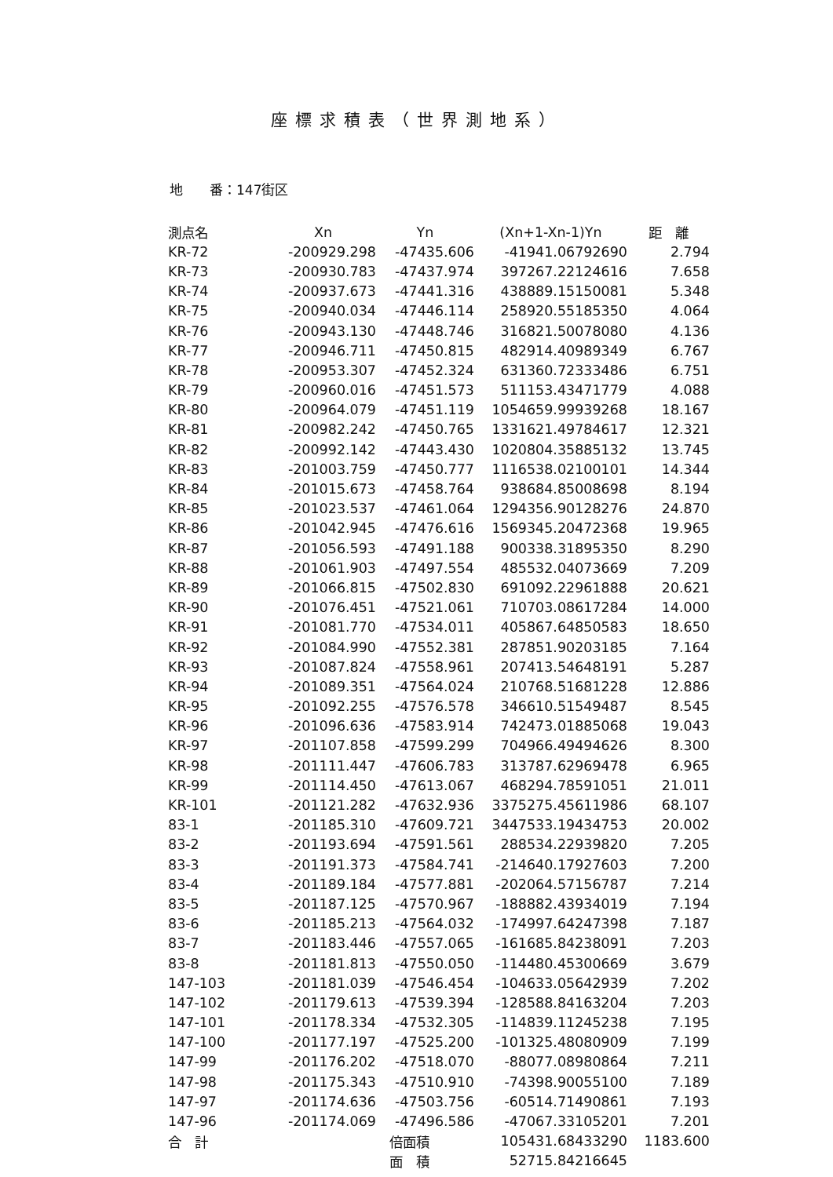座標求積表（世界測地系）
地　　番：147街区
| 測点名 | Xn | Yn | (Xn+1-Xn-1)Yn | 距 離 |
| --- | --- | --- | --- | --- |
| KR-72 | -200929.298 | -47435.606 | -41941.06792690 | 2.794 |
| KR-73 | -200930.783 | -47437.974 | 397267.22124616 | 7.658 |
| KR-74 | -200937.673 | -47441.316 | 438889.15150081 | 5.348 |
| KR-75 | -200940.034 | -47446.114 | 258920.55185350 | 4.064 |
| KR-76 | -200943.130 | -47448.746 | 316821.50078080 | 4.136 |
| KR-77 | -200946.711 | -47450.815 | 482914.40989349 | 6.767 |
| KR-78 | -200953.307 | -47452.324 | 631360.72333486 | 6.751 |
| KR-79 | -200960.016 | -47451.573 | 511153.43471779 | 4.088 |
| KR-80 | -200964.079 | -47451.119 | 1054659.99939268 | 18.167 |
| KR-81 | -200982.242 | -47450.765 | 1331621.49784617 | 12.321 |
| KR-82 | -200992.142 | -47443.430 | 1020804.35885132 | 13.745 |
| KR-83 | -201003.759 | -47450.777 | 1116538.02100101 | 14.344 |
| KR-84 | -201015.673 | -47458.764 | 938684.85008698 | 8.194 |
| KR-85 | -201023.537 | -47461.064 | 1294356.90128276 | 24.870 |
| KR-86 | -201042.945 | -47476.616 | 1569345.20472368 | 19.965 |
| KR-87 | -201056.593 | -47491.188 | 900338.31895350 | 8.290 |
| KR-88 | -201061.903 | -47497.554 | 485532.04073669 | 7.209 |
| KR-89 | -201066.815 | -47502.830 | 691092.22961888 | 20.621 |
| KR-90 | -201076.451 | -47521.061 | 710703.08617284 | 14.000 |
| KR-91 | -201081.770 | -47534.011 | 405867.64850583 | 18.650 |
| KR-92 | -201084.990 | -47552.381 | 287851.90203185 | 7.164 |
| KR-93 | -201087.824 | -47558.961 | 207413.54648191 | 5.287 |
| KR-94 | -201089.351 | -47564.024 | 210768.51681228 | 12.886 |
| KR-95 | -201092.255 | -47576.578 | 346610.51549487 | 8.545 |
| KR-96 | -201096.636 | -47583.914 | 742473.01885068 | 19.043 |
| KR-97 | -201107.858 | -47599.299 | 704966.49494626 | 8.300 |
| KR-98 | -201111.447 | -47606.783 | 313787.62969478 | 6.965 |
| KR-99 | -201114.450 | -47613.067 | 468294.78591051 | 21.011 |
| KR-101 | -201121.282 | -47632.936 | 3375275.45611986 | 68.107 |
| 83-1 | -201185.310 | -47609.721 | 3447533.19434753 | 20.002 |
| 83-2 | -201193.694 | -47591.561 | 288534.22939820 | 7.205 |
| 83-3 | -201191.373 | -47584.741 | -214640.17927603 | 7.200 |
| 83-4 | -201189.184 | -47577.881 | -202064.57156787 | 7.214 |
| 83-5 | -201187.125 | -47570.967 | -188882.43934019 | 7.194 |
| 83-6 | -201185.213 | -47564.032 | -174997.64247398 | 7.187 |
| 83-7 | -201183.446 | -47557.065 | -161685.84238091 | 7.203 |
| 83-8 | -201181.813 | -47550.050 | -114480.45300669 | 3.679 |
| 147-103 | -201181.039 | -47546.454 | -104633.05642939 | 7.202 |
| 147-102 | -201179.613 | -47539.394 | -128588.84163204 | 7.203 |
| 147-101 | -201178.334 | -47532.305 | -114839.11245238 | 7.195 |
| 147-100 | -201177.197 | -47525.200 | -101325.48080909 | 7.199 |
| 147-99 | -201176.202 | -47518.070 | -88077.08980864 | 7.211 |
| 147-98 | -201175.343 | -47510.910 | -74398.90055100 | 7.189 |
| 147-97 | -201174.636 | -47503.756 | -60514.71490861 | 7.193 |
| 147-96 | -201174.069 | -47496.586 | -47067.33105201 | 7.201 |
| 合 計 | | 倍面積 | 105431.68433290 | 1183.600 |
| | | 面 積 | 52715.84216645 | |